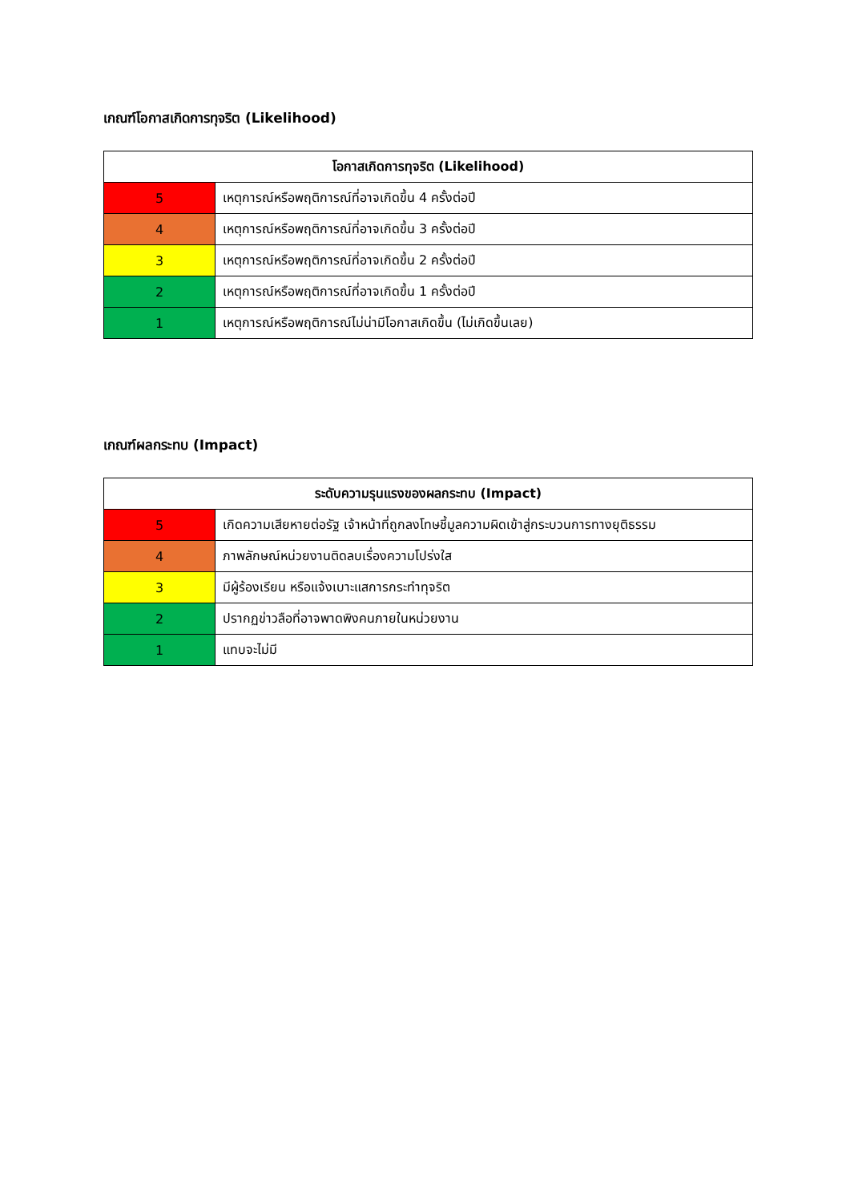เกณฑ์โอกาสเกิดการทุจริต (Likelihood)
| โอกาสเกิดการทุจริต (Likelihood) | |
| --- | --- |
| 5 | เหตุการณ์หรือพฤติการณ์ที่อาจเกิดขึ้น 4 ครั้งต่อปี |
| 4 | เหตุการณ์หรือพฤติการณ์ที่อาจเกิดขึ้น 3 ครั้งต่อปี |
| 3 | เหตุการณ์หรือพฤติการณ์ที่อาจเกิดขึ้น 2 ครั้งต่อปี |
| 2 | เหตุการณ์หรือพฤติการณ์ที่อาจเกิดขึ้น 1 ครั้งต่อปี |
| 1 | เหตุการณ์หรือพฤติการณ์ไม่น่ามีโอกาสเกิดขึ้น (ไม่เกิดขึ้นเลย) |
เกณฑ์ผลกระทบ (Impact)
| ระดับความรุนแรงของผลกระทบ (Impact) | |
| --- | --- |
| 5 | เกิดความเสียหายต่อรัฐ เจ้าหน้าที่ถูกลงโทษชี้มูลความผิดเข้าสู่กระบวนการทางยุติธรรม |
| 4 | ภาพลักษณ์หน่วยงานติดลบเรื่องความโปร่งใส |
| 3 | มีผู้ร้องเรียน หรือแจ้งเบาะแสการกระทำทุจริต |
| 2 | ปรากฏข่าวลือที่อาจพาดพิงคนภายในหน่วยงาน |
| 1 | แทบจะไม่มี |